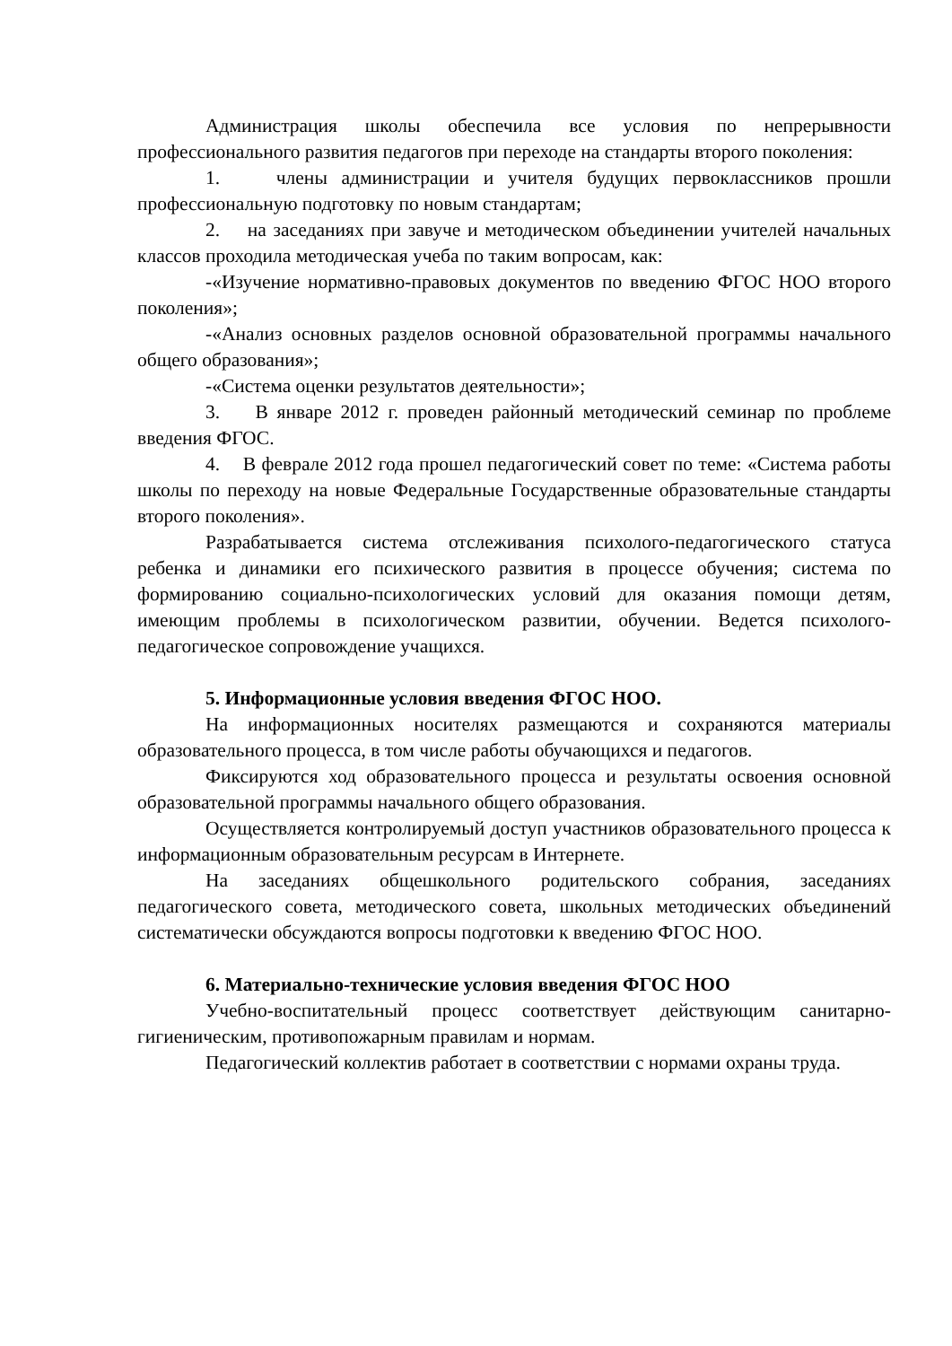Администрация школы обеспечила все условия по непрерывности профессионального развития педагогов при переходе на стандарты второго поколения:
1. члены администрации и учителя будущих первоклассников прошли профессиональную подготовку по новым стандартам;
2. на заседаниях при завуче и методическом объединении учителей начальных классов проходила методическая учеба по таким вопросам, как:
-«Изучение нормативно-правовых документов по введению ФГОС НОО второго поколения»;
-«Анализ основных разделов основной образовательной программы начального общего образования»;
-«Система оценки результатов деятельности»;
3. В январе 2012 г. проведен районный методический семинар по проблеме введения ФГОС.
4. В феврале 2012 года прошел педагогический совет по теме: «Система работы школы по переходу на новые Федеральные Государственные образовательные стандарты второго поколения».
Разрабатывается система отслеживания психолого-педагогического статуса ребенка и динамики его психического развития в процессе обучения; система по формированию социально-психологических условий для оказания помощи детям, имеющим проблемы в психологическом развитии, обучении. Ведется психолого-педагогическое сопровождение учащихся.
5. Информационные условия введения ФГОС НОО.
На информационных носителях размещаются и сохраняются материалы образовательного процесса, в том числе работы обучающихся и педагогов.
Фиксируются ход образовательного процесса и результаты освоения основной образовательной программы начального общего образования.
Осуществляется контролируемый доступ участников образовательного процесса к информационным образовательным ресурсам в Интернете.
На заседаниях общешкольного родительского собрания, заседаниях педагогического совета, методического совета, школьных методических объединений систематически обсуждаются вопросы подготовки к введению ФГОС НОО.
6. Материально-технические условия введения ФГОС НОО
Учебно-воспитательный процесс соответствует действующим санитарно-гигиеническим, противопожарным правилам и нормам.
Педагогический коллектив работает в соответствии с нормами охраны труда.